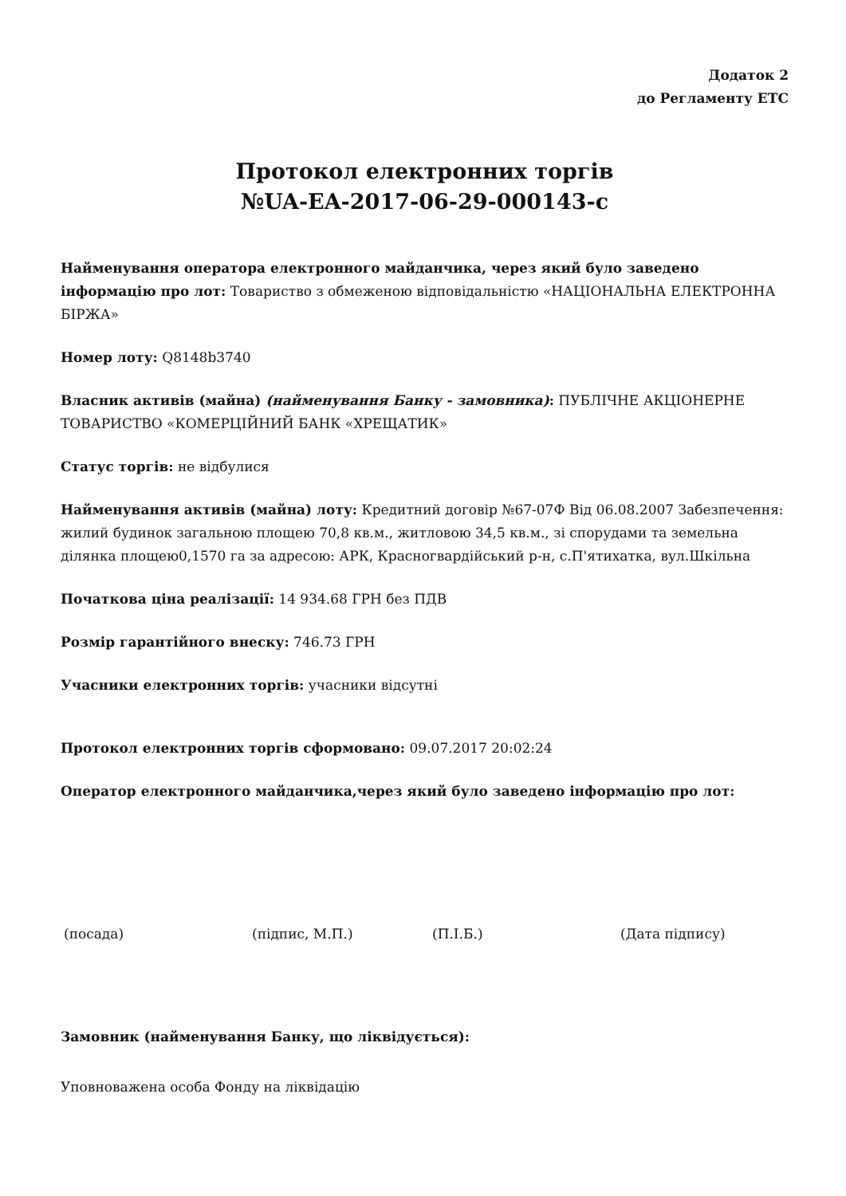Додаток 2
до Регламенту ЕТС
Протокол електронних торгів
№UA-EA-2017-06-29-000143-c
Найменування оператора електронного майданчика, через який було заведено інформацію про лот: Товариство з обмеженою відповідальністю «НАЦІОНАЛЬНА ЕЛЕКТРОННА БІРЖА»
Номер лоту: Q8148b3740
Власник активів (майна) (найменування Банку - замовника): ПУБЛІЧНЕ АКЦІОНЕРНЕ ТОВАРИСТВО «КОМЕРЦІЙНИЙ БАНК «ХРЕЩАТИК»
Статус торгів: не відбулися
Найменування активів (майна) лоту: Кредитний договір №67-07Ф Від 06.08.2007 Забезпечення: жилий будинок загальною площею 70,8 кв.м., житловою 34,5 кв.м., зі спорудами та земельна ділянка площею0,1570 га за адресою: АРК, Красногвардійський р-н, с.П'ятихатка, вул.Шкільна
Початкова ціна реалізації: 14 934.68 ГРН без ПДВ
Розмір гарантійного внеску: 746.73 ГРН
Учасники електронних торгів: учасники відсутні
Протокол електронних торгів сформовано: 09.07.2017 20:02:24
Оператор електронного майданчика,через який було заведено інформацію про лот:
(посада) (підпис, М.П.) (П.І.Б.) (Дата підпису)
Замовник (найменування Банку, що ліквідується):
Уповноважена особа Фонду на ліквідацію